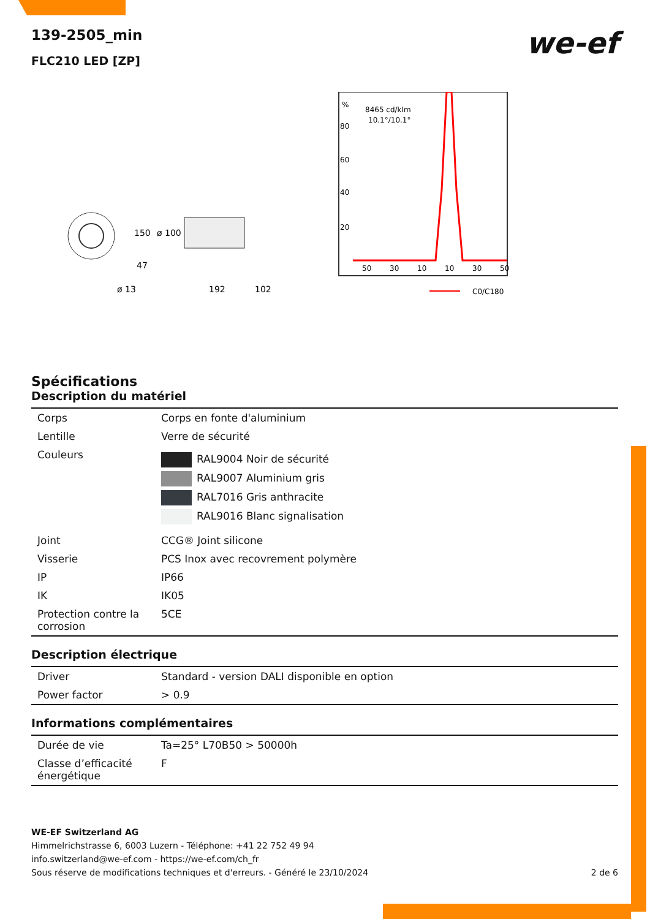we-ef
139-2505_min
FLC210 LED [ZP]
150
ø 100
47
ø 13
192
102
%
80
60
40
20
8465 cd/klm
10.1°/10.1°
50
30
10
10
30
50
C0/C180
Spécifications
Description du matériel
| Corps | Corps en fonte d'aluminium |
| Lentille | Verre de sécurité |
| Couleurs | RAL9004 Noir de sécurité RAL9007 Aluminium gris RAL7016 Gris anthracite RAL9016 Blanc signalisation |
| Joint | CCG® Joint silicone |
| Visserie | PCS Inox avec recovrement polymère |
| IP | IP66 |
| IK | IK05 |
| Protection contre la corrosion | 5CE |
Description électrique
| Driver | Standard - version DALI disponible en option |
| Power factor | > 0.9 |
Informations complémentaires
| Durée de vie | Ta=25° L70B50 > 50000h |
| Classe d’efficacité énergétique | F |
WE-EF Switzerland AG
Himmelrichstrasse 6, 6003 Luzern - Téléphone: +41 22 752 49 94
info.switzerland@we-ef.com - https://we-ef.com/ch_fr
Sous réserve de modifications techniques et d'erreurs. - Généré le 23/10/2024 2 de 6